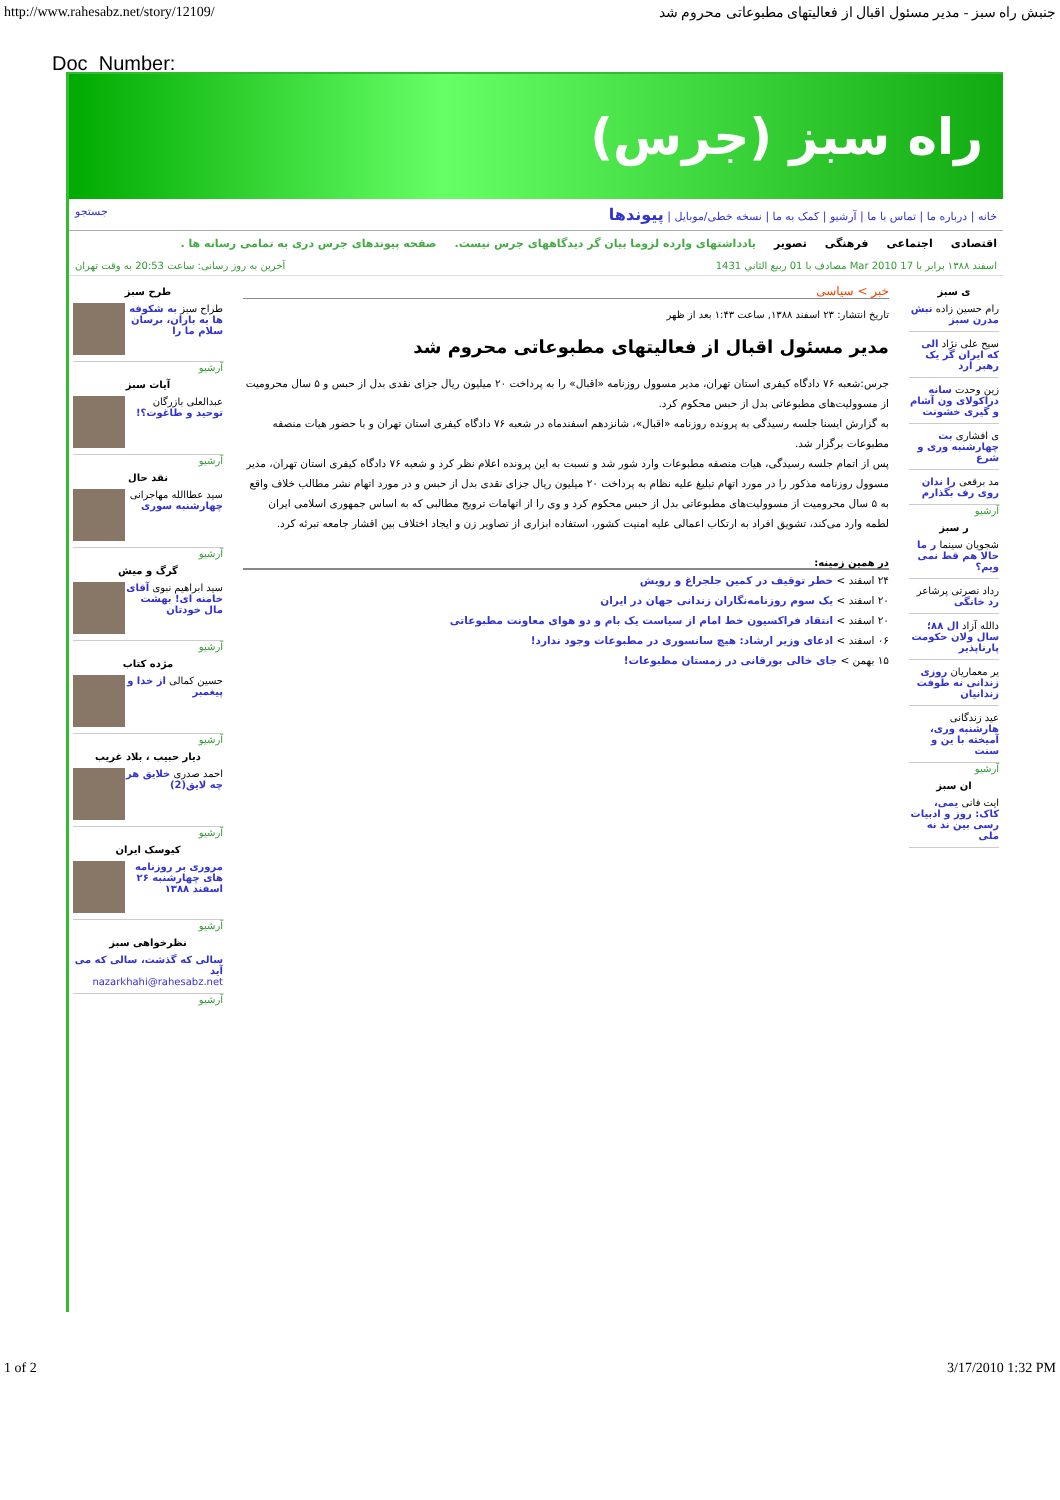http://www.rahesabz.net/story/12109/ جنبش راه سبز - مدیر مسئول اقبال از فعالیتهای مطبوعاتی محروم شد
Doc_Number:
راه سبز (جرس)
خانه | درباره ما | تماس با ما | آرشیو | کمک به ما | نسخه خطی/موبایل | پیوندها جستجو
اقتصادی اجتماعی فرهنگی تصویر یادداشتهای وارده لزوما بیان گر دیدگاههای جرس نیست. صفحه پیوندهای جرس دری به تمامی رسانه ها .
اسفند ۱۳۸۸ برابر با 17 Mar 2010 مصادف با 01 ربيع الثاني 1431 آخرین به روز رسانی: ساعت 20:53 به وقت تهران
ی سبز
رام حسین زاده نبش مدرن سبز
سیح علی نژاد الی که ایران گر یک رهبر ارد
زین وحدت سانه دراکولای ون آشام و گیری خشونت
ی افشاری بت چهارشنبه وری و شرع
مد برقعی را ندان روی رف بگذارم
آرشیو
ر سبز
شجویان سینما ر ما حالا هم قط نمی ویم؟
رداد نصرتی پرشاعر رد خانگی
دالله آزاد ال ۸۸؛ سال ولان حکومت پارناپذیر
یر معماریان روزی زندانی نه طوفت زندانیان
عید زندگانی هارشنبه وری، آمیخته با ین و سنت
آرشیو
ان سبز
ایت فانی یمی، کاک: روز و ادبیات رسی بین ند نه ملی
خبر > سیاسی
تاریخ انتشار: ۲۳ اسفند ۱۳۸۸, ساعت ۱:۴۳ بعد از ظهر
مدیر مسئول اقبال از فعالیتهای مطبوعاتی محروم شد
جرس:شعبه ۷۶ دادگاه کیفری استان تهران، مدیر مسوول روزنامه «اقبال» را به پرداخت ۲۰ میلیون ریال جزای نقدی بدل از حبس و ۵ سال محرومیت از مسوولیت‌های مطبوعاتی بدل از حبس محکوم کرد.
به گزارش ایسنا جلسه رسیدگی به پرونده روزنامه «اقبال»، شانزدهم اسفندماه در شعبه ۷۶ دادگاه کیفری استان تهران و با حضور هیات منصفه مطبوعات برگزار شد.
پس از اتمام جلسه رسیدگی، هیات منصفه مطبوعات وارد شور شد و نسبت به این پرونده اعلام نظر کرد و شعبه ۷۶ دادگاه کیفری استان تهران، مدیر مسوول روزنامه مذکور را در مورد اتهام تبلیغ علیه نظام به پرداخت ۲۰ میلیون ریال جزای نقدی بدل از حبس و در مورد اتهام نشر مطالب خلاف واقع به ۵ سال محرومیت از مسوولیت‌های مطبوعاتی بدل از حبس محکوم کرد و وی را از اتهامات ترویج مطالبی که به اساس جمهوری اسلامی ایران لطمه وارد می‌کند، تشویق افراد به ارتکاب اعمالی علیه امنیت کشور، استفاده ابزاری از تصاویر زن و ایجاد اختلاف بین اقشار جامعه تبرئه کرد.
در همین زمینه:
۲۴ اسفند > خطر توقیف در کمین جلجراغ و رویش
۲۰ اسفند > یک سوم روزنامه‌نگاران زندانی جهان در ایران
۲۰ اسفند > انتقاد فراکسیون خط امام از سیاست یک بام و دو هوای معاونت مطبوعاتی
۰۶ اسفند > ادعای وزیر ارشاد: هیچ سانسوری در مطبوعات وجود ندارد!
۱۵ بهمن > جای خالی بورقانی در زمستان مطبوعات!
طرح سبز
طراح سبز به شکوفه ها به باران، برسان سلام ما را
آرشیو
آیات سبز
عبدالعلی بازرگان توحید و طاغوت؟!
آرشیو
نقد حال
سید عطاالله مهاجرانی چهارشنبه سوری
آرشیو
گرگ و میش
سید ابراهیم نبوی آقای خامنه ای! بهشت مال خودتان
آرشیو
مژده کتاب
حسین کمالی از خدا و پیغمبر
آرشیو
دیار حبیب ، بلاد غریب
احمد صدری خلایق هر چه لایق(2)
آرشیو
کیوسک ایران
مروری بر روزنامه های چهارشنبه ۲۶ اسفند ۱۳۸۸
آرشیو
نظرخواهی سبز
سالی که گذشت، سالی که می آید
nazarkhahi@rahesabz.net
آرشیو
1 of 2 3/17/2010 1:32 PM